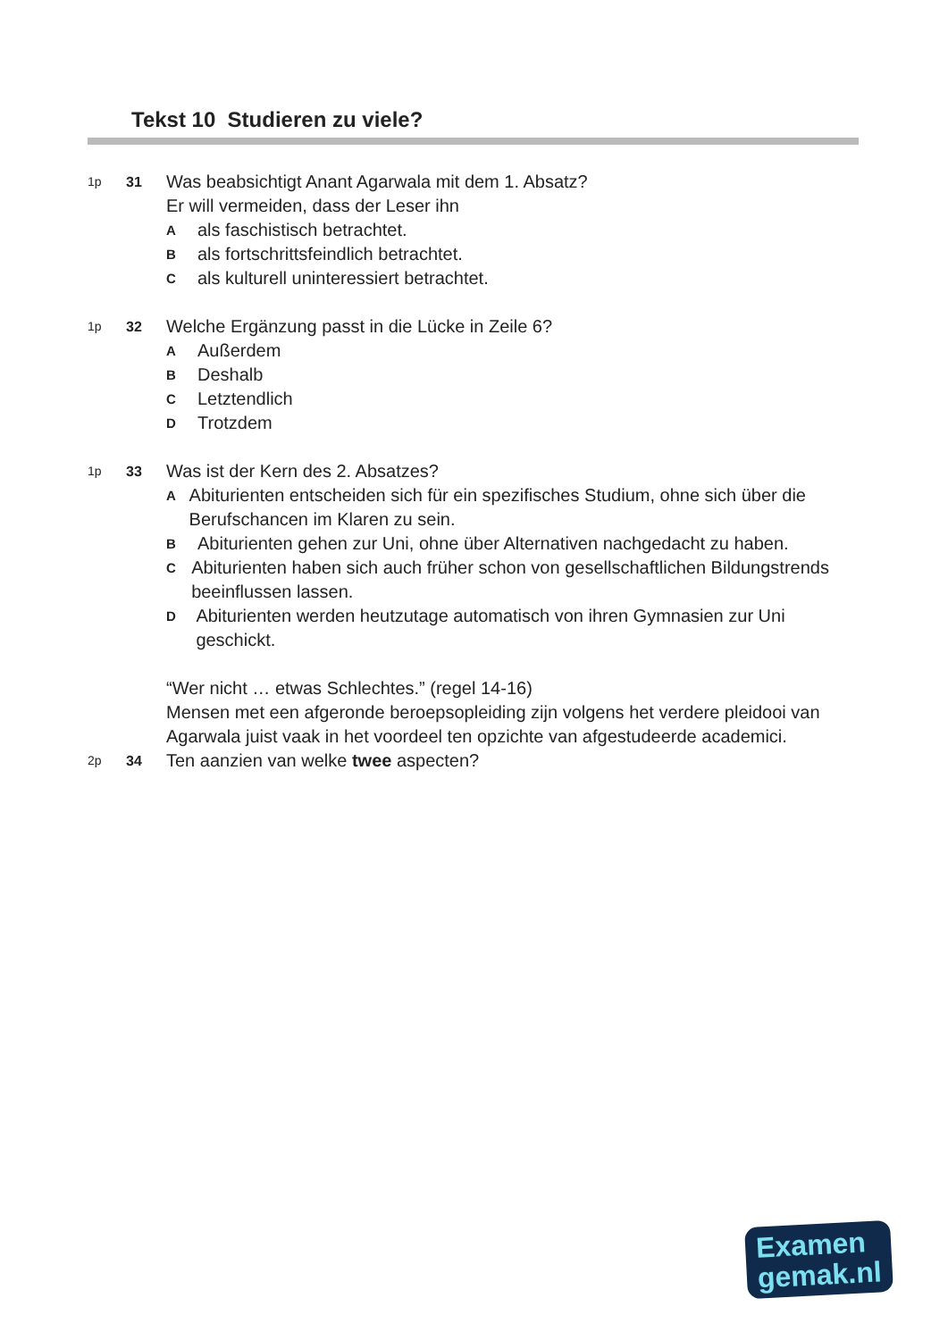Tekst 10 Studieren zu viele?
1p 31
Was beabsichtigt Anant Agarwala mit dem 1. Absatz?
Er will vermeiden, dass der Leser ihn
A
als faschistisch betrachtet.
B
als fortschrittsfeindlich betrachtet.
C
als kulturell uninteressiert betrachtet.
1p 32
Welche Ergänzung passt in die Lücke in Zeile 6?
A
Außerdem
B
Deshalb
C
Letztendlich
D
Trotzdem
1p 33
Was ist der Kern des 2. Absatzes?
A
Abiturienten entscheiden sich für ein spezifisches Studium, ohne sich über die Berufschancen im Klaren zu sein.
B
Abiturienten gehen zur Uni, ohne über Alternativen nachgedacht zu haben.
C
Abiturienten haben sich auch früher schon von gesellschaftlichen Bildungstrends beeinflussen lassen.
D
Abiturienten werden heutzutage automatisch von ihren Gymnasien zur Uni geschickt.
“Wer nicht … etwas Schlechtes.” (regel 14-16)
Mensen met een afgeronde beroepsopleiding zijn volgens het verdere pleidooi van Agarwala juist vaak in het voordeel ten opzichte van afgestudeerde academici.
2p 34
Ten aanzien van welke twee aspecten?
Examen
gemak.nl